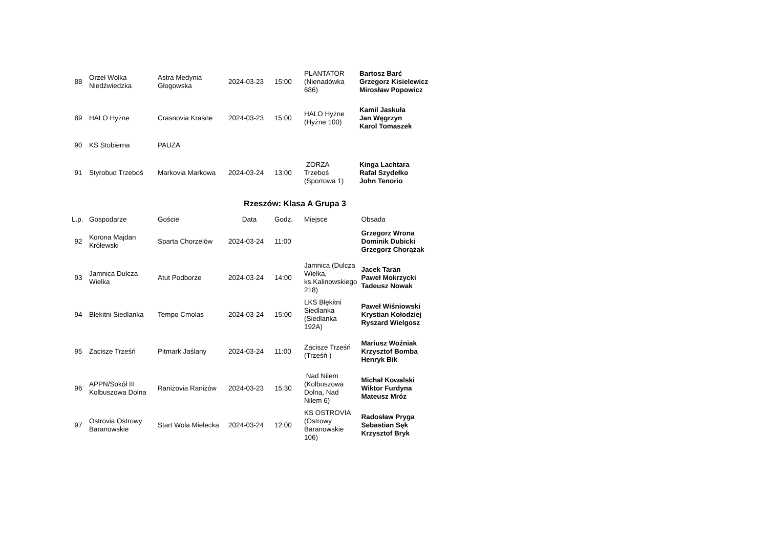| 88 | Orzeł Wólka Niedźwiedzka | Astra Medynia Głogowska | 2024-03-23 | 15:00 | PLANTATOR (Nienadówka 686) | Bartosz Barć Grzegorz Kisielewicz Mirosław Popowicz |
| 89 | HALO Hyżne | Crasnovia Krasne | 2024-03-23 | 15:00 | HALO Hyżne (Hyżne 100) | Kamil Jaskuła Jan Węgrzyn Karol Tomaszek |
| 90 | KS Stobierna | PAUZA | | | | |
| 91 | Styrobud Trzeboś | Markovia Markowa | 2024-03-24 | 13:00 | ZORZA Trzeboś (Sportowa 1) | Kinga Lachtara Rafał Szydełko John Tenorio |
Rzeszów: Klasa A Grupa 3
| L.p. | Gospodarze | Goście | Data | Godz. | Miejsce | Obsada |
| --- | --- | --- | --- | --- | --- | --- |
| 92 | Korona Majdan Królewski | Sparta Chorzelów | 2024-03-24 | 11:00 | | Grzegorz Wrona Dominik Dubicki Grzegorz Chorążak |
| 93 | Jamnica Dulcza Wielka | Atut Podborze | 2024-03-24 | 14:00 | Jamnica (Dulcza Wielka, ks.Kalinowskiego 218) | Jacek Taran Paweł Mokrzycki Tadeusz Nowak |
| 94 | Błękitni Siedlanka | Tempo Cmolas | 2024-03-24 | 15:00 | LKS Błękitni Siedlanka (Siedlanka 192A) | Paweł Wiśniowski Krystian Kołodziej Ryszard Wielgosz |
| 95 | Zacisze Trześń | Pitmark Jaślany | 2024-03-24 | 11:00 | Zacisze Trześń (Trześń ) | Mariusz Woźniak Krzysztof Bomba Henryk Bik |
| 96 | APPN/Sokół III Kolbuszowa Dolna | Raniżovia Raniżów | 2024-03-23 | 15:30 | Nad Nilem (Kolbuszowa Dolna, Nad Nilem 6) | Michał Kowalski Wiktor Furdyna Mateusz Mróz |
| 97 | Ostrovia Ostrowy Baranowskie | Start Wola Mielecka | 2024-03-24 | 12:00 | KS OSTROVIA (Ostrowy Baranowskie 106) | Radosław Pryga Sebastian Sęk Krzysztof Bryk |